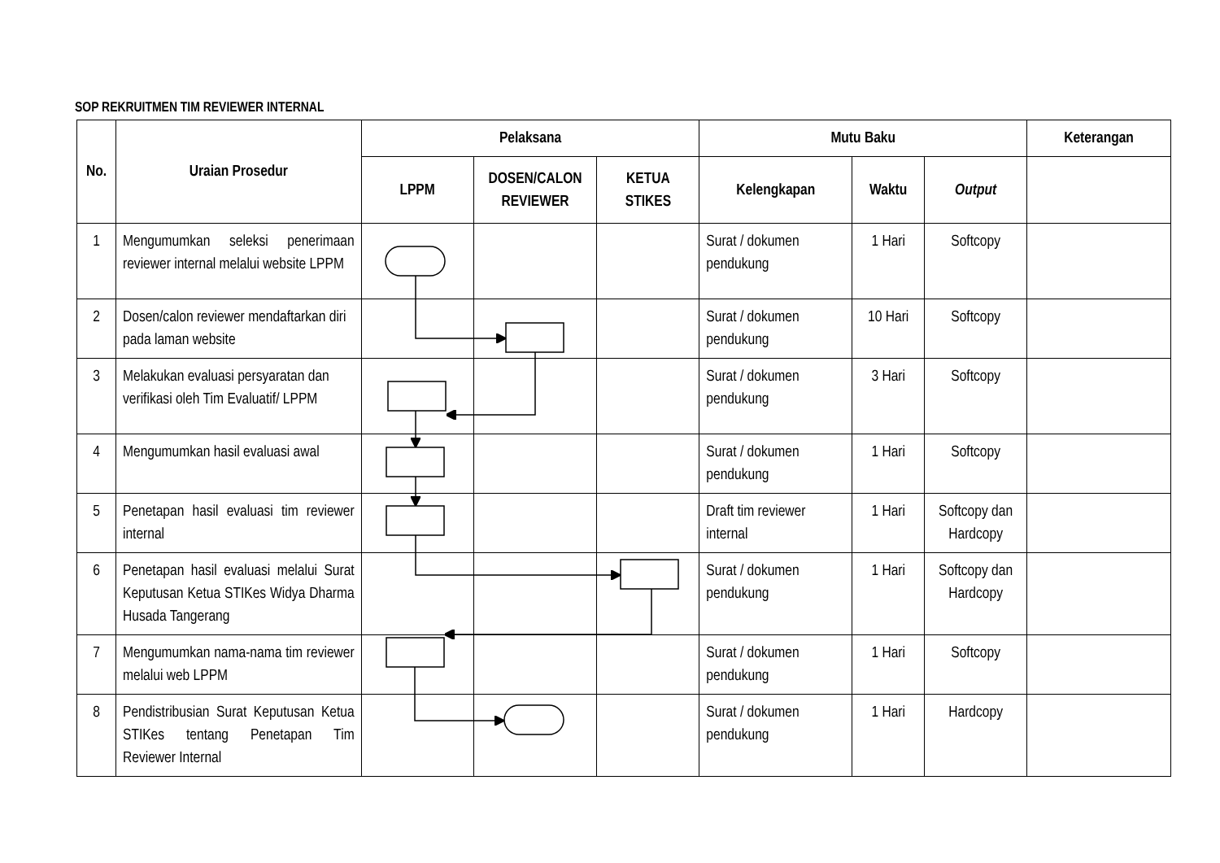SOP REKRUITMEN TIM REVIEWER INTERNAL
| No. | Uraian Prosedur | Pelaksana | | | Mutu Baku | | | Keterangan |
| --- | --- | --- | --- | --- | --- | --- | --- | --- |
| | | LPPM | DOSEN/CALON REVIEWER | KETUA STIKES | Kelengkapan | Waktu | Output | |
| 1 | Mengumumkan seleksi penerimaan reviewer internal melalui website LPPM | | | | Surat / dokumen pendukung | 1 Hari | Softcopy | |
| 2 | Dosen/calon reviewer mendaftarkan diri pada laman website | | | | Surat / dokumen pendukung | 10 Hari | Softcopy | |
| 3 | Melakukan evaluasi persyaratan dan verifikasi oleh Tim Evaluatif/ LPPM | | | | Surat / dokumen pendukung | 3 Hari | Softcopy | |
| 4 | Mengumumkan hasil evaluasi awal | | | | Surat / dokumen pendukung | 1 Hari | Softcopy | |
| 5 | Penetapan hasil evaluasi tim reviewer internal | | | | Draft tim reviewer internal | 1 Hari | Softcopy dan Hardcopy | |
| 6 | Penetapan hasil evaluasi melalui Surat Keputusan Ketua STIKes Widya Dharma Husada Tangerang | | | | Surat / dokumen pendukung | 1 Hari | Softcopy dan Hardcopy | |
| 7 | Mengumumkan nama-nama tim reviewer melalui web LPPM | | | | Surat / dokumen pendukung | 1 Hari | Softcopy | |
| 8 | Pendistribusian Surat Keputusan Ketua STIKes tentang Penetapan Tim Reviewer Internal | | | | Surat / dokumen pendukung | 1 Hari | Hardcopy | |